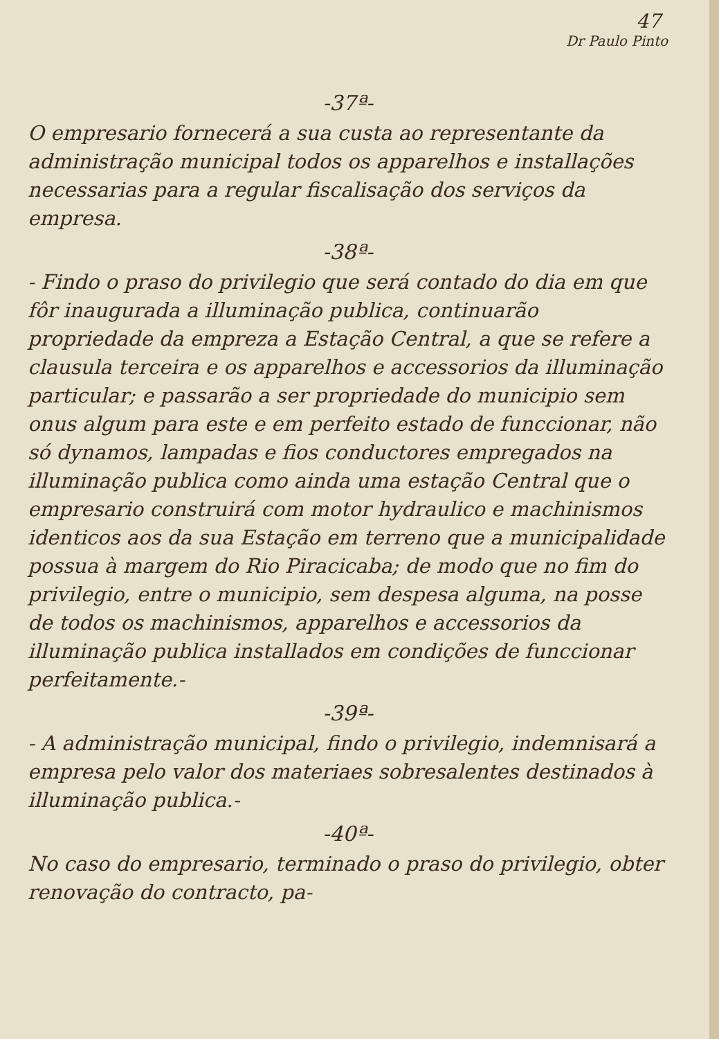47
Dr Paulo Pinto
-37ª-
O empresario fornecerá a sua custa ao representante da administração municipal todos os apparelhos e installações necessarias para a regular fiscalisação dos serviços da empresa.
-38ª-
- Findo o praso do privilegio que será contado do dia em que fôr inaugurada a illuminação publica, continuarão propriedade da empreza a Estação Central, a que se refere a clausula terceira e os apparelhos e accessorios da illuminação particular; e passarão a ser propriedade do municipio sem onus algum para este e em perfeito estado de funccionar, não só dynamos, lampadas e fios conductores empregados na illuminação publica como ainda uma estação Central que o empresario construirá com motor hydraulico e machinismos identicos aos da sua Estação em terreno que a municipalidade possua à margem do Rio Piracicaba; de modo que no fim do privilegio, entre o municipio, sem despesa alguma, na posse de todos os machinismos, apparelhos e accessorios da illuminação publica installados em condições de funccionar perfeitamente.-
-39ª-
- A administração municipal, findo o privilegio, indemnisará a empresa pelo valor dos materiaes sobresalentes destinados à illuminação publica.-
-40ª-
No caso do empresario, terminado o praso do privilegio, obter renovação do contracto, pa-